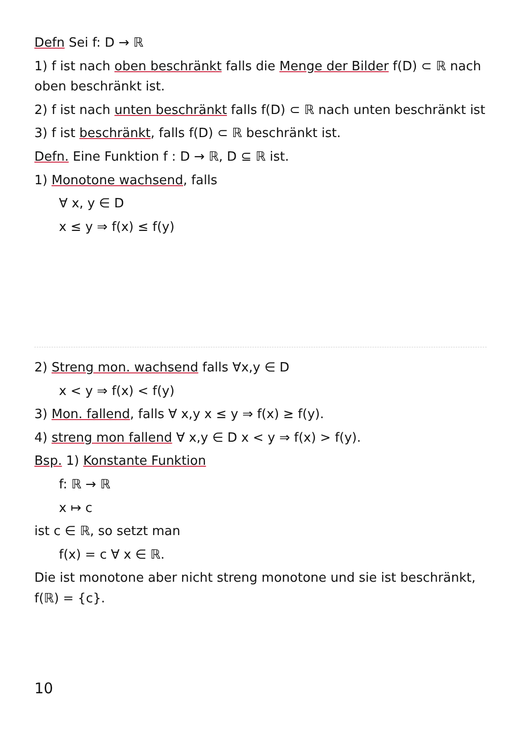Defn Sei f: D → ℝ
1) f ist nach oben beschränkt falls die Menge der Bilder f(D) ⊂ ℝ nach oben beschränkt ist.
2) f ist nach unten beschränkt falls f(D) ⊂ ℝ nach unten beschränkt ist
3) f ist beschränkt, falls f(D) ⊂ ℝ beschränkt ist.
Defn. Eine Funktion f : D → ℝ, D ⊆ ℝ ist.
1) Monotone wachsend, falls
∀ x, y ∈ D
x ≤ y ⇒ f(x) ≤ f(y)
2) Streng mon. wachsend falls ∀x,y ∈ D
x < y ⇒ f(x) < f(y)
3) Mon. fallend, falls ∀ x,y x ≤ y ⇒ f(x) ≥ f(y).
4) streng mon fallend ∀ x,y ∈ D x < y ⇒ f(x) > f(y).
Bsp. 1) Konstante Funktion
f: ℝ → ℝ
x ↦ c
ist c ∈ ℝ, so setzt man
f(x) = c ∀ x ∈ ℝ.
Die ist monotone aber nicht streng monotone und sie ist beschränkt, f(ℝ) = {c}.
10